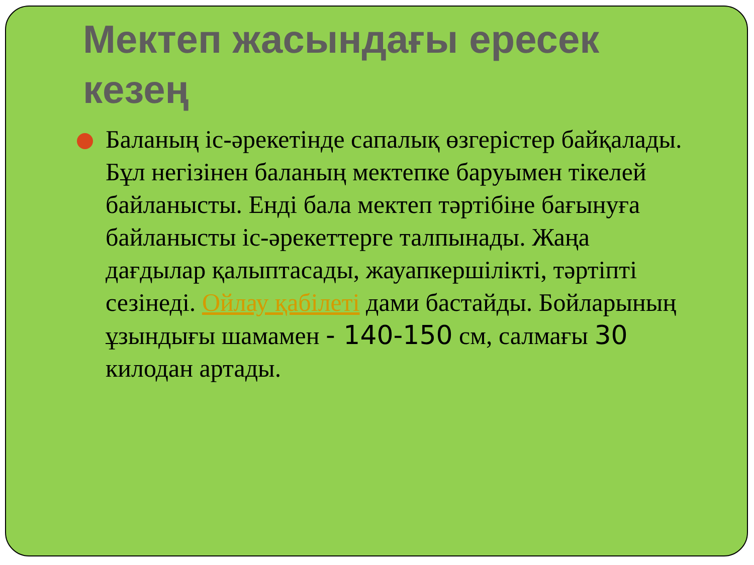Мектеп жасындағы ересек кезең
Баланың іс-әрекетінде сапалық өзгерістер байқалады. Бұл негізінен баланың мектепке баруымен тікелей байланысты. Енді бала мектеп тәртібіне бағынуға байланысты іс-әрекеттерге талпынады. Жаңа дағдылар қалыптасады, жауапкершілікті, тәртіпті сезінеді. Ойлау қабілеті дами бастайды. Бойларының ұзындығы шамамен - 140-150 см, салмағы 30 килодан артады.